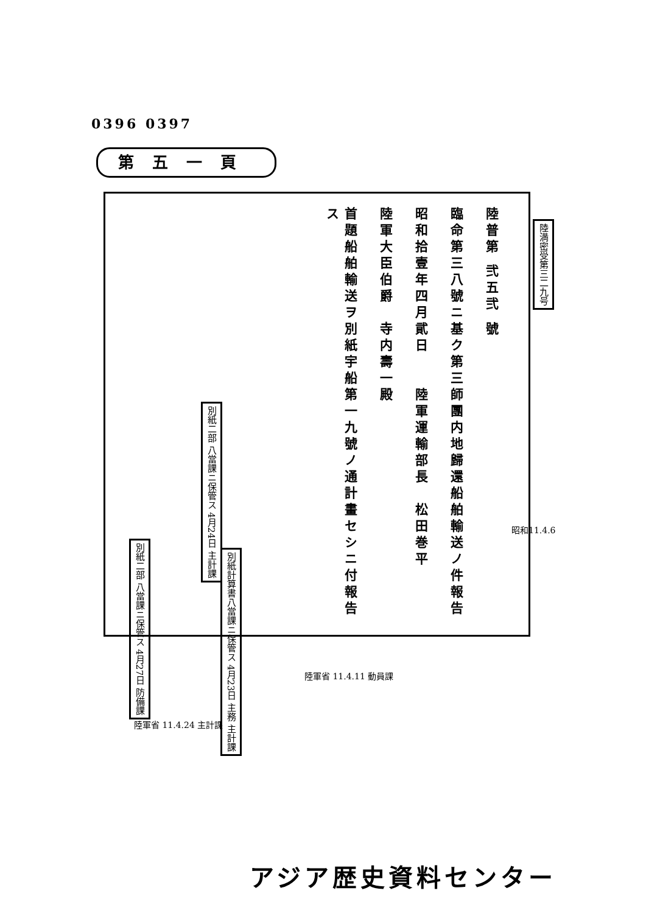0396 0397
第五一頁
陸普第 弐五弐 號
臨命第三八號ニ基ク第三師團内地歸還船舶輸送ノ件報告
昭和拾壹年四月貮日　　陸軍運輸部長　松田巻平
陸軍大臣伯爵　寺内壽一殿
首題船舶輸送ヲ別紙宇船第一九號ノ通計畫セシニ付報告ス
別紙二部 八當課ニ保管ス 4月24日 主計課
別紙二部 八當課ニ保管ス 4月27日 防備課
別紙計算書八當課ニ保管ス 4月23日 主務 主計課
陸満密受第三二九号
昭和11.4.6
陸軍省 11.4.11 動員課
陸軍省 11.4.24 主計課
アジア歴史資料センター